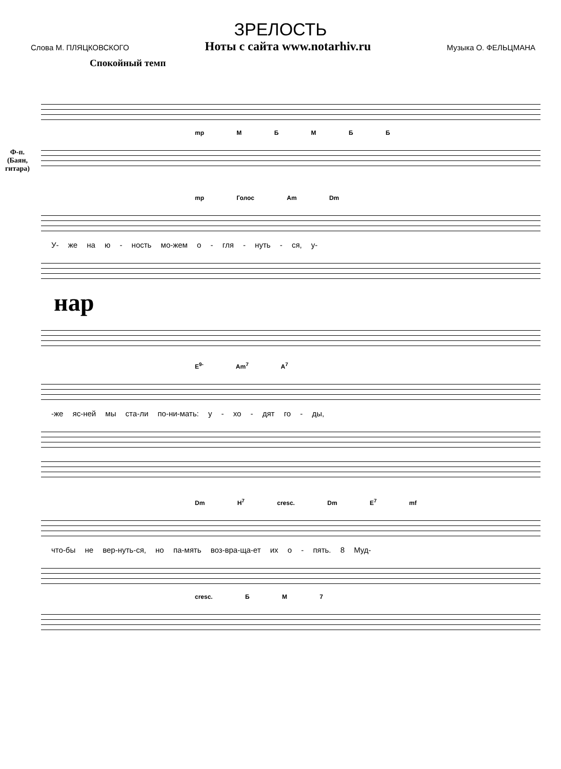ЗРЕЛОСТЬ
Слова М. ПЛЯЦКОВСКОГО Ноты с сайта www.notarhiv.ru Музыка О. ФЕЛЬЦМАНА
Спокойный темп
Ф-п.
(Баян,
гитара)
mp М Б М Б Б
mp Голос Am Dm
У- же на ю - ность мо-жем о - гля - нуть - ся, у-
нар
E<sup>9-</sup> Am<sup>7</sup> A<sup>7</sup>
-же яс-ней мы ста-ли по-ни-мать: у - хо - дят го - ды,
Dm H<sup>7</sup> cresc. Dm E<sup>7</sup> mf
что-бы не вер-нуть-ся, но па-мять воз-вра-ща-ет их о - пять. 8 Муд-
cresc. Б М 7